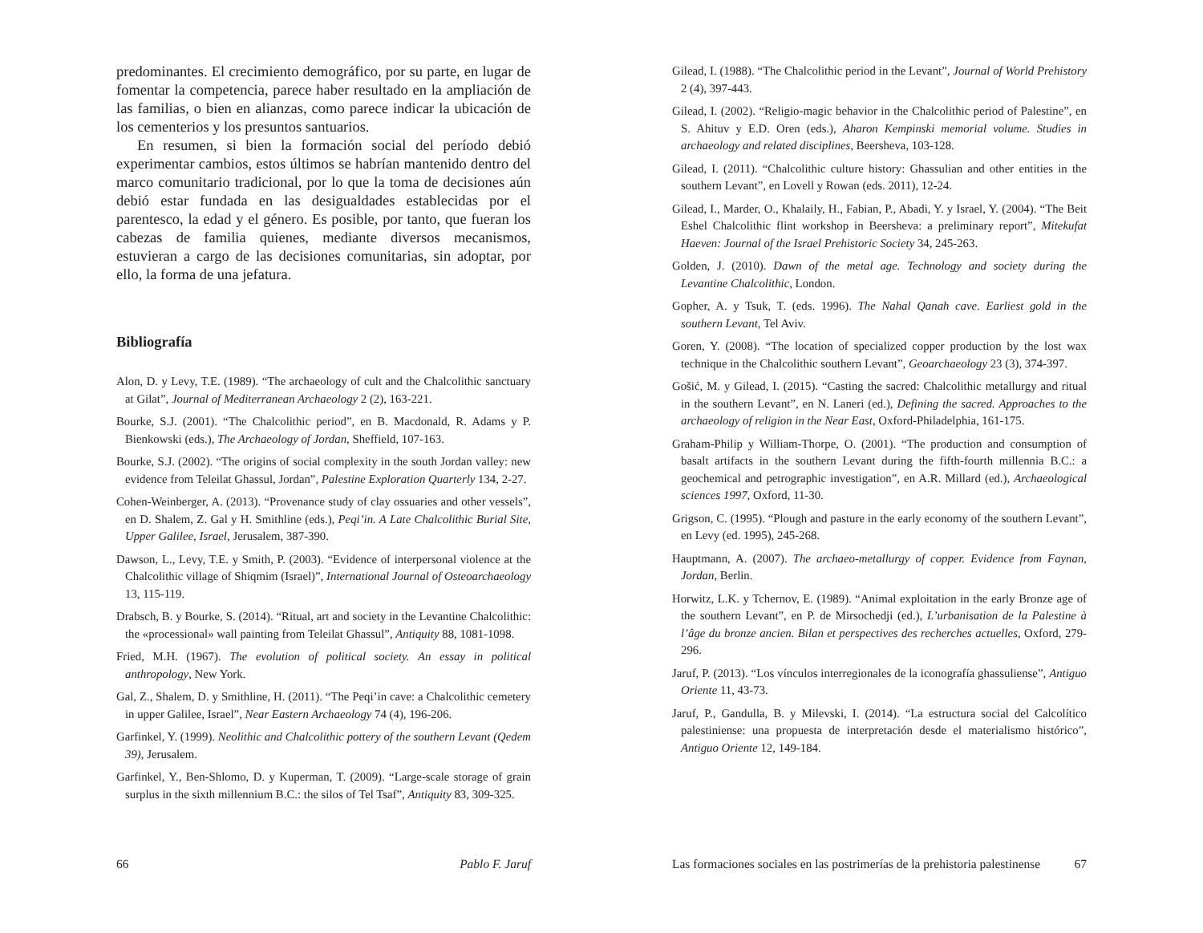predominantes. El crecimiento demográfico, por su parte, en lugar de fomentar la competencia, parece haber resultado en la ampliación de las familias, o bien en alianzas, como parece indicar la ubicación de los cementerios y los presuntos santuarios.
En resumen, si bien la formación social del período debió experimentar cambios, estos últimos se habrían mantenido dentro del marco comunitario tradicional, por lo que la toma de decisiones aún debió estar fundada en las desigualdades establecidas por el parentesco, la edad y el género. Es posible, por tanto, que fueran los cabezas de familia quienes, mediante diversos mecanismos, estuvieran a cargo de las decisiones comunitarias, sin adoptar, por ello, la forma de una jefatura.
Bibliografía
Alon, D. y Levy, T.E. (1989). “The archaeology of cult and the Chalcolithic sanctuary at Gilat”, Journal of Mediterranean Archaeology 2 (2), 163-221.
Bourke, S.J. (2001). “The Chalcolithic period”, en B. Macdonald, R. Adams y P. Bienkowski (eds.), The Archaeology of Jordan, Sheffield, 107-163.
Bourke, S.J. (2002). “The origins of social complexity in the south Jordan valley: new evidence from Teleilat Ghassul, Jordan”, Palestine Exploration Quarterly 134, 2-27.
Cohen-Weinberger, A. (2013). “Provenance study of clay ossuaries and other vessels”, en D. Shalem, Z. Gal y H. Smithline (eds.), Peqi’in. A Late Chalcolithic Burial Site, Upper Galilee, Israel, Jerusalem, 387-390.
Dawson, L., Levy, T.E. y Smith, P. (2003). “Evidence of interpersonal violence at the Chalcolithic village of Shiqmim (Israel)”, International Journal of Osteoarchaeology 13, 115-119.
Drabsch, B. y Bourke, S. (2014). “Ritual, art and society in the Levantine Chalcolithic: the «processional» wall painting from Teleilat Ghassul”, Antiquity 88, 1081-1098.
Fried, M.H. (1967). The evolution of political society. An essay in political anthropology, New York.
Gal, Z., Shalem, D. y Smithline, H. (2011). “The Peqi’in cave: a Chalcolithic cemetery in upper Galilee, Israel”, Near Eastern Archaeology 74 (4), 196-206.
Garfinkel, Y. (1999). Neolithic and Chalcolithic pottery of the southern Levant (Qedem 39), Jerusalem.
Garfinkel, Y., Ben-Shlomo, D. y Kuperman, T. (2009). “Large-scale storage of grain surplus in the sixth millennium B.C.: the silos of Tel Tsaf”, Antiquity 83, 309-325.
66 Pablo F. Jaruf
Gilead, I. (1988). “The Chalcolithic period in the Levant”, Journal of World Prehistory 2 (4), 397-443.
Gilead, I. (2002). “Religio-magic behavior in the Chalcolithic period of Palestine”, en S. Ahituv y E.D. Oren (eds.), Aharon Kempinski memorial volume. Studies in archaeology and related disciplines, Beersheva, 103-128.
Gilead, I. (2011). “Chalcolithic culture history: Ghassulian and other entities in the southern Levant”, en Lovell y Rowan (eds. 2011), 12-24.
Gilead, I., Marder, O., Khalaily, H., Fabian, P., Abadi, Y. y Israel, Y. (2004). “The Beit Eshel Chalcolithic flint workshop in Beersheva: a preliminary report”, Mitekufat Haeven: Journal of the Israel Prehistoric Society 34, 245-263.
Golden, J. (2010). Dawn of the metal age. Technology and society during the Levantine Chalcolithic, London.
Gopher, A. y Tsuk, T. (eds. 1996). The Nahal Qanah cave. Earliest gold in the southern Levant, Tel Aviv.
Goren, Y. (2008). “The location of specialized copper production by the lost wax technique in the Chalcolithic southern Levant”, Geoarchaeology 23 (3), 374-397.
Gošić, M. y Gilead, I. (2015). “Casting the sacred: Chalcolithic metallurgy and ritual in the southern Levant”, en N. Laneri (ed.), Defining the sacred. Approaches to the archaeology of religion in the Near East, Oxford-Philadelphia, 161-175.
Graham-Philip y William-Thorpe, O. (2001). “The production and consumption of basalt artifacts in the southern Levant during the fifth-fourth millennia B.C.: a geochemical and petrographic investigation”, en A.R. Millard (ed.), Archaeological sciences 1997, Oxford, 11-30.
Grigson, C. (1995). “Plough and pasture in the early economy of the southern Levant”, en Levy (ed. 1995), 245-268.
Hauptmann, A. (2007). The archaeo-metallurgy of copper. Evidence from Faynan, Jordan, Berlin.
Horwitz, L.K. y Tchernov, E. (1989). “Animal exploitation in the early Bronze age of the southern Levant”, en P. de Mirsochedji (ed.), L’urbanisation de la Palestine à l’âge du bronze ancien. Bilan et perspectives des recherches actuelles, Oxford, 279-296.
Jaruf, P. (2013). “Los vínculos interregionales de la iconografía ghassuliense”, Antiguo Oriente 11, 43-73.
Jaruf, P., Gandulla, B. y Milevski, I. (2014). “La estructura social del Calcolítico palestiniense: una propuesta de interpretación desde el materialismo histórico”, Antiguo Oriente 12, 149-184.
Las formaciones sociales en las postrimerías de la prehistoria palestinense 67